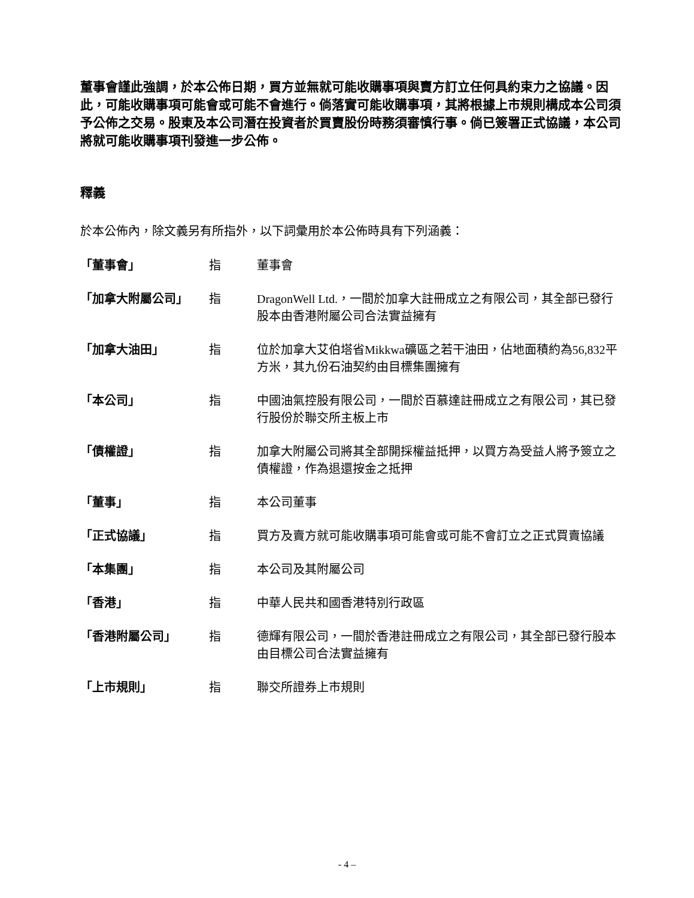董事會謹此強調，於本公佈日期，買方並無就可能收購事項與賣方訂立任何具約束力之協議。因此，可能收購事項可能會或可能不會進行。倘落實可能收購事項，其將根據上市規則構成本公司須予公佈之交易。股東及本公司潛在投資者於買賣股份時務須審慎行事。倘已簽署正式協議，本公司將就可能收購事項刊發進一步公佈。
釋義
於本公佈內，除文義另有所指外，以下詞彙用於本公佈時具有下列涵義：
| 「董事會」 | 指 | 董事會 |
| 「加拿大附屬公司」 | 指 | DragonWell Ltd.，一間於加拿大註冊成立之有限公司，其全部已發行股本由香港附屬公司合法實益擁有 |
| 「加拿大油田」 | 指 | 位於加拿大艾伯塔省Mikkwa礦區之若干油田，佔地面積約為56,832平方米，其九份石油契約由目標集團擁有 |
| 「本公司」 | 指 | 中國油氣控股有限公司，一間於百慕達註冊成立之有限公司，其已發行股份於聯交所主板上市 |
| 「債權證」 | 指 | 加拿大附屬公司將其全部開採權益抵押，以買方為受益人將予簽立之債權證，作為退還按金之抵押 |
| 「董事」 | 指 | 本公司董事 |
| 「正式協議」 | 指 | 買方及賣方就可能收購事項可能會或可能不會訂立之正式買賣協議 |
| 「本集團」 | 指 | 本公司及其附屬公司 |
| 「香港」 | 指 | 中華人民共和國香港特別行政區 |
| 「香港附屬公司」 | 指 | 德輝有限公司，一間於香港註冊成立之有限公司，其全部已發行股本由目標公司合法實益擁有 |
| 「上市規則」 | 指 | 聯交所證券上市規則 |
- 4 –